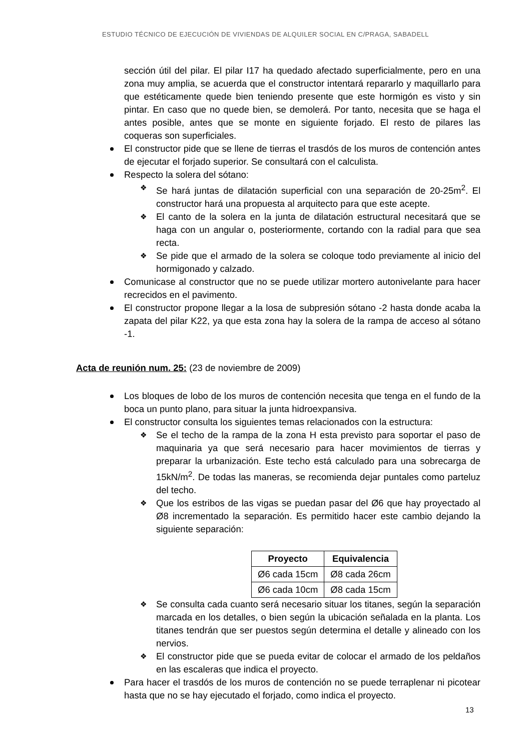ESTUDIO TÉCNICO DE EJECUCIÓN DE VIVIENDAS DE ALQUILER SOCIAL EN C/PRAGA, SABADELL
sección útil del pilar. El pilar I17 ha quedado afectado superficialmente, pero en una zona muy amplia, se acuerda que el constructor intentará repararlo y maquillarlo para que estéticamente quede bien teniendo presente que este hormigón es visto y sin pintar. En caso que no quede bien, se demolerá. Por tanto, necesita que se haga el antes posible, antes que se monte en siguiente forjado. El resto de pilares las coqueras son superficiales.
El constructor pide que se llene de tierras el trasdós de los muros de contención antes de ejecutar el forjado superior. Se consultará con el calculista.
Respecto la solera del sótano:
❖ Se hará juntas de dilatación superficial con una separación de 20-25m<sup>2</sup>. El constructor hará una propuesta al arquitecto para que este acepte.
❖ El canto de la solera en la junta de dilatación estructural necesitará que se haga con un angular o, posteriormente, cortando con la radial para que sea recta.
❖ Se pide que el armado de la solera se coloque todo previamente al inicio del hormigonado y calzado.
Comunicase al constructor que no se puede utilizar mortero autonivelante para hacer recrecidos en el pavimento.
El constructor propone llegar a la losa de subpresión sótano -2 hasta donde acaba la zapata del pilar K22, ya que esta zona hay la solera de la rampa de acceso al sótano -1.
Acta de reunión num. 25: (23 de noviembre de 2009)
Los bloques de lobo de los muros de contención necesita que tenga en el fundo de la boca un punto plano, para situar la junta hidroexpansiva.
El constructor consulta los siguientes temas relacionados con la estructura:
❖ Se el techo de la rampa de la zona H esta previsto para soportar el paso de maquinaria ya que será necesario para hacer movimientos de tierras y preparar la urbanización. Este techo está calculado para una sobrecarga de 15kN/m<sup>2</sup>. De todas las maneras, se recomienda dejar puntales como parteluz del techo.
❖ Que los estribos de las vigas se puedan pasar del Ø6 que hay proyectado al Ø8 incrementado la separación. Es permitido hacer este cambio dejando la siguiente separación:
| Proyecto | Equivalencia |
| --- | --- |
| Ø6 cada 15cm | Ø8 cada 26cm |
| Ø6 cada 10cm | Ø8 cada 15cm |
❖ Se consulta cada cuanto será necesario situar los titanes, según la separación marcada en los detalles, o bien según la ubicación señalada en la planta. Los titanes tendrán que ser puestos según determina el detalle y alineado con los nervios.
❖ El constructor pide que se pueda evitar de colocar el armado de los peldaños en las escaleras que indica el proyecto.
Para hacer el trasdós de los muros de contención no se puede terraplenar ni picotear hasta que no se hay ejecutado el forjado, como indica el proyecto.
13